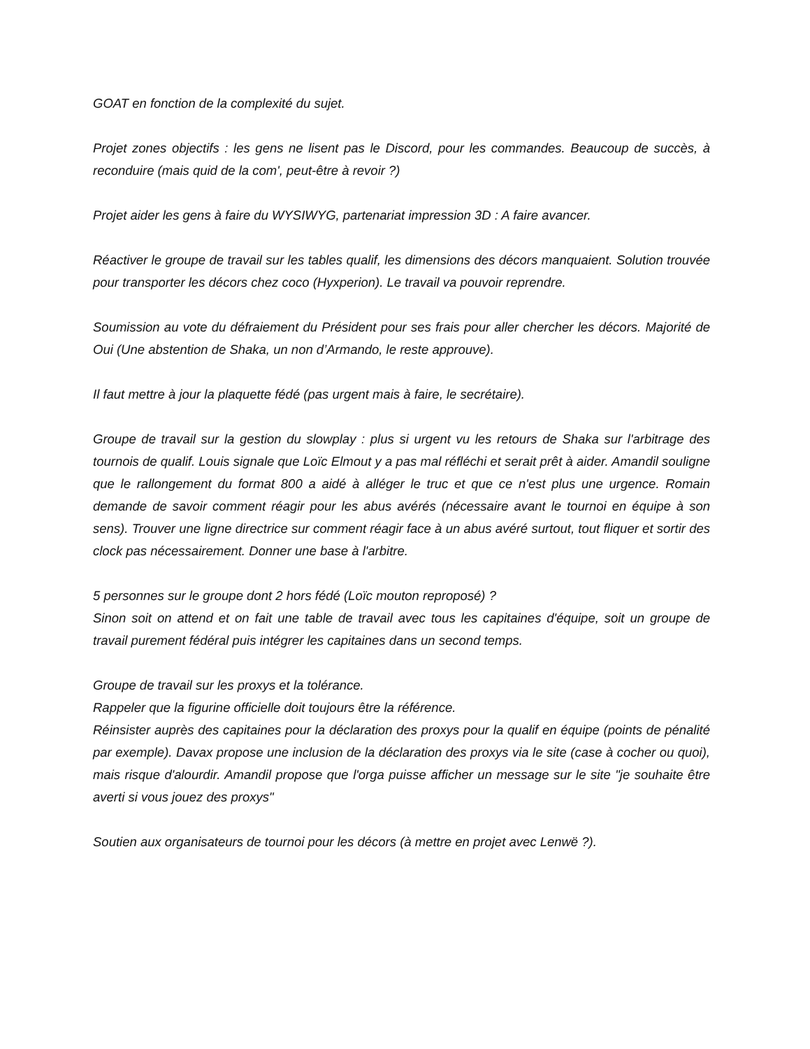GOAT en fonction de la complexité du sujet.
Projet zones objectifs : les gens ne lisent pas le Discord, pour les commandes. Beaucoup de succès, à reconduire (mais quid de la com', peut-être à revoir ?)
Projet aider les gens à faire du WYSIWYG, partenariat impression 3D : A faire avancer.
Réactiver le groupe de travail sur les tables qualif, les dimensions des décors manquaient. Solution trouvée pour transporter les décors chez coco (Hyxperion). Le travail va pouvoir reprendre.
Soumission au vote du défraiement du Président pour ses frais pour aller chercher les décors. Majorité de Oui (Une abstention de Shaka, un non d’Armando, le reste approuve).
Il faut mettre à jour la plaquette fédé (pas urgent mais à faire, le secrétaire).
Groupe de travail sur la gestion du slowplay : plus si urgent vu les retours de Shaka sur l'arbitrage des tournois de qualif. Louis signale que Loïc Elmout y a pas mal réfléchi et serait prêt à aider. Amandil souligne que le rallongement du format 800 a aidé à alléger le truc et que ce n'est plus une urgence. Romain demande de savoir comment réagir pour les abus avérés (nécessaire avant le tournoi en équipe à son sens). Trouver une ligne directrice sur comment réagir face à un abus avéré surtout, tout fliquer et sortir des clock pas nécessairement. Donner une base à l'arbitre.
5 personnes sur le groupe dont 2 hors fédé (Loïc mouton reproposé) ?
Sinon soit on attend et on fait une table de travail avec tous les capitaines d'équipe, soit un groupe de travail purement fédéral puis intégrer les capitaines dans un second temps.
Groupe de travail sur les proxys et la tolérance.
Rappeler que la figurine officielle doit toujours être la référence.
Réinsister auprès des capitaines pour la déclaration des proxys pour la qualif en équipe (points de pénalité par exemple). Davax propose une inclusion de la déclaration des proxys via le site (case à cocher ou quoi), mais risque d'alourdir. Amandil propose que l'orga puisse afficher un message sur le site "je souhaite être averti si vous jouez des proxys"
Soutien aux organisateurs de tournoi pour les décors (à mettre en projet avec Lenwë ?).